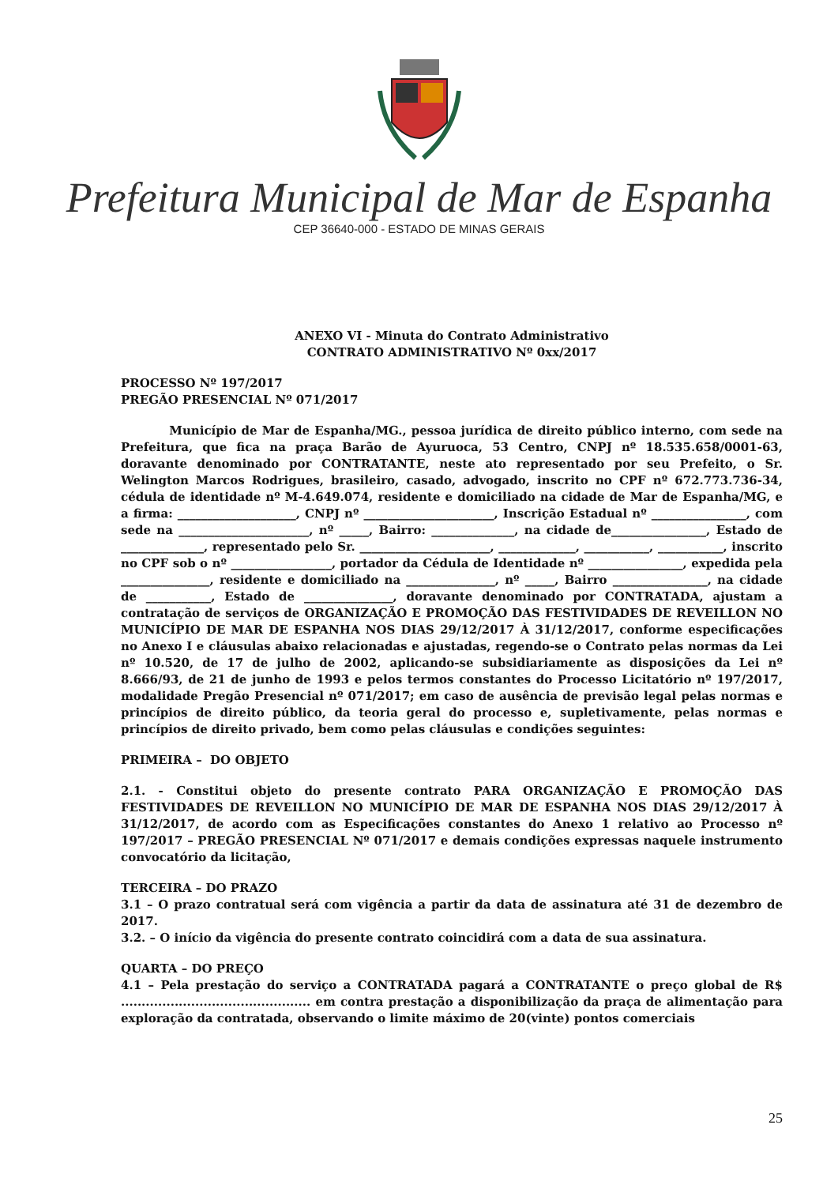Prefeitura Municipal de Mar de Espanha
CEP 36640-000 - ESTADO DE MINAS GERAIS
ANEXO VI - Minuta do Contrato Administrativo
CONTRATO ADMINISTRATIVO Nº 0xx/2017
PROCESSO Nº 197/2017
PREGÃO PRESENCIAL Nº 071/2017
Município de Mar de Espanha/MG., pessoa jurídica de direito público interno, com sede na Prefeitura, que fica na praça Barão de Ayuruoca, 53 Centro, CNPJ nº 18.535.658/0001-63, doravante denominado por CONTRATANTE, neste ato representado por seu Prefeito, o Sr. Welington Marcos Rodrigues, brasileiro, casado, advogado, inscrito no CPF nº 672.773.736-34, cédula de identidade nº M-4.649.074, residente e domiciliado na cidade de Mar de Espanha/MG, e a firma: ____________________, CNPJ nº ______________________, Inscrição Estadual nº ________________, com sede na ______________________, nº _____, Bairro: ______________, na cidade de________________, Estado de ______________, representado pelo Sr. ______________________, _____________, ___________, ___________, inscrito no CPF sob o nº _________________, portador da Cédula de Identidade nº ________________, expedida pela _______________, residente e domiciliado na _______________, nº _____, Bairro ________________, na cidade de ___________, Estado de _______________, doravante denominado por CONTRATADA, ajustam a contratação de serviços de ORGANIZAÇÃO E PROMOÇÃO DAS FESTIVIDADES DE REVEILLON NO MUNICÍPIO DE MAR DE ESPANHA NOS DIAS 29/12/2017 À 31/12/2017, conforme especificações no Anexo I e cláusulas abaixo relacionadas e ajustadas, regendo-se o Contrato pelas normas da Lei nº 10.520, de 17 de julho de 2002, aplicando-se subsidiariamente as disposições da Lei nº 8.666/93, de 21 de junho de 1993 e pelos termos constantes do Processo Licitatório nº 197/2017, modalidade Pregão Presencial nº 071/2017; em caso de ausência de previsão legal pelas normas e princípios de direito público, da teoria geral do processo e, supletivamente, pelas normas e princípios de direito privado, bem como pelas cláusulas e condições seguintes:
PRIMEIRA – DO OBJETO
2.1. - Constitui objeto do presente contrato PARA ORGANIZAÇÃO E PROMOÇÃO DAS FESTIVIDADES DE REVEILLON NO MUNICÍPIO DE MAR DE ESPANHA NOS DIAS 29/12/2017 À 31/12/2017, de acordo com as Especificações constantes do Anexo 1 relativo ao Processo nº 197/2017 – PREGÃO PRESENCIAL Nº 071/2017 e demais condições expressas naquele instrumento convocatório da licitação,
TERCEIRA – DO PRAZO
3.1 – O prazo contratual será com vigência a partir da data de assinatura até 31 de dezembro de 2017.
3.2. – O início da vigência do presente contrato coincidirá com a data de sua assinatura.
QUARTA – DO PREÇO
4.1 – Pela prestação do serviço a CONTRATADA pagará a CONTRATANTE o preço global de R$ .............................................. em contra prestação a disponibilização da praça de alimentação para exploração da contratada, observando o limite máximo de 20(vinte) pontos comerciais
25